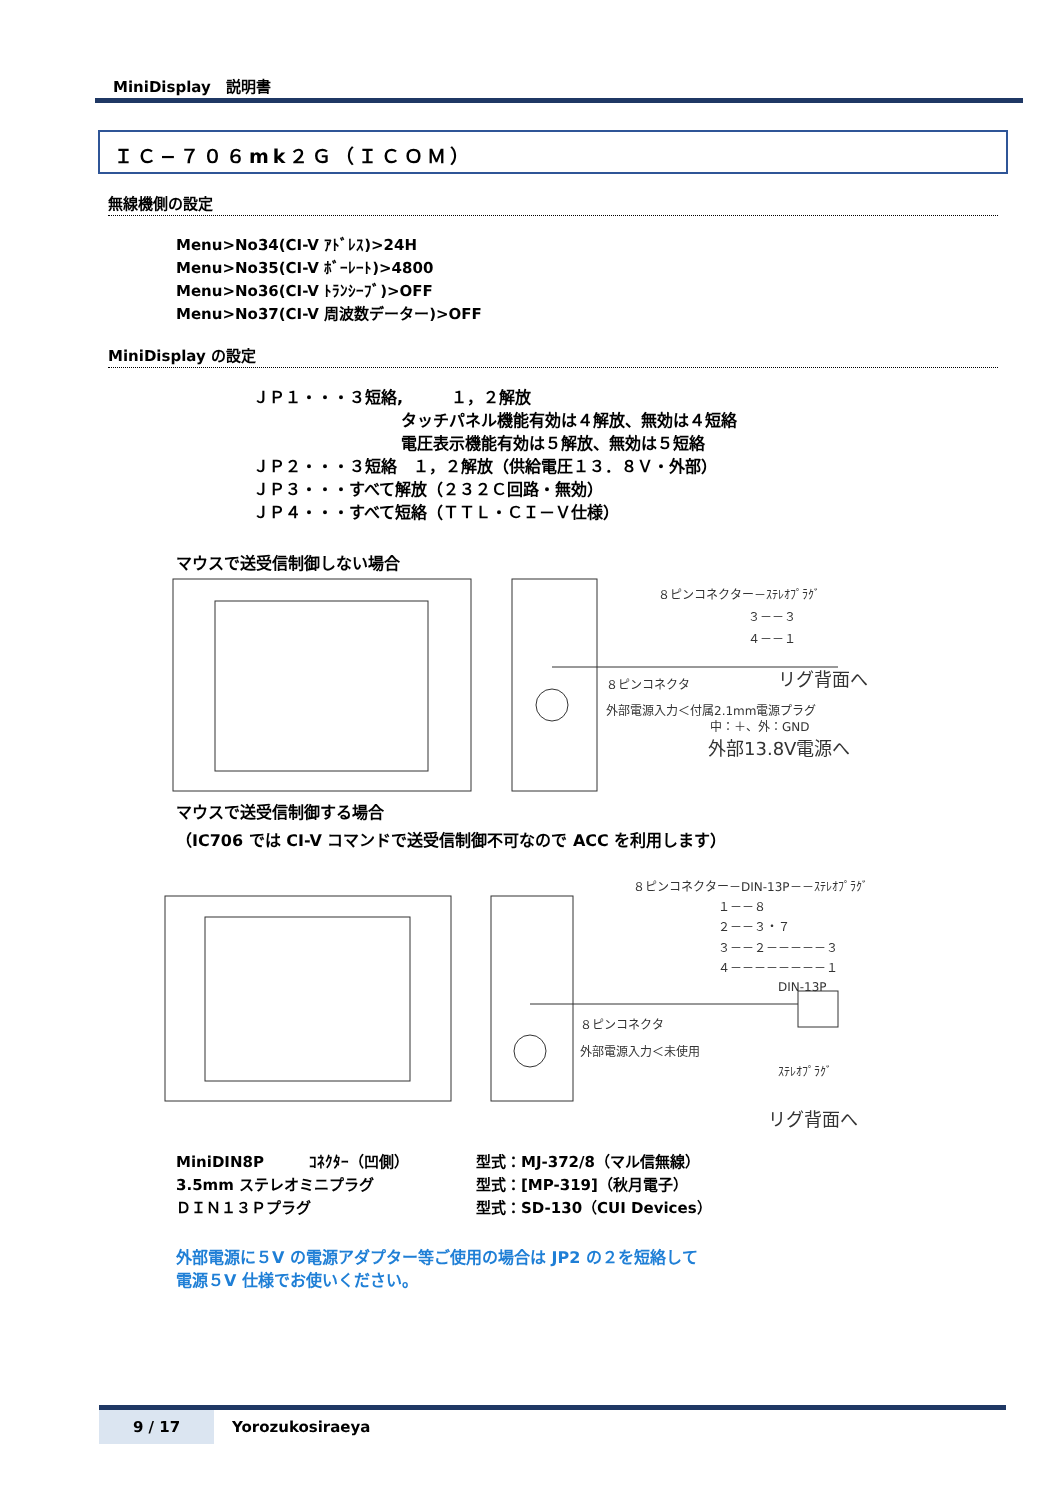MiniDisplay　説明書
ＩＣ−７０６mk２Ｇ（ＩＣＯＭ）
無線機側の設定
Menu>No34(CI-V ｱﾄﾞﾚｽ)>24H
Menu>No35(CI-V ﾎﾞｰﾚｰﾄ)>4800
Menu>No36(CI-V ﾄﾗﾝｼｰﾌﾞ)>OFF
Menu>No37(CI-V 周波数データー)>OFF
MiniDisplay の設定
ＪＰ１・・・３短絡,　　　１，２解放
タッチパネル機能有効は４解放、無効は４短絡
電圧表示機能有効は５解放、無効は５短絡
ＪＰ２・・・３短絡　１，２解放（供給電圧１３．８Ｖ・外部）
ＪＰ３・・・すべて解放（２３２Ｃ回路・無効）
ＪＰ４・・・すべて短絡（ＴＴＬ・ＣＩ－Ｖ仕様）
マウスで送受信制御しない場合
８ピンコネクター－ｽﾃﾚｵﾌﾟﾗｸﾞ
３－－３
４－－１
リグ背面へ
８ピンコネクタ
外部電源入力＜付属2.1mm電源プラグ
中：＋、外：GND
外部13.8V電源へ
マウスで送受信制御する場合
（IC706 では CI-V コマンドで送受信制御不可なので ACC を利用します）
８ピンコネクター－DIN-13P－－ｽﾃﾚｵﾌﾟﾗｸﾞ
１－－８
２－－３・７
３－－２－－－－－３
４－－－－－－－－１
DIN-13P
８ピンコネクタ
外部電源入力＜未使用
ｽﾃﾚｵﾌﾟﾗｸﾞ
リグ背面へ
MiniDIN8P　　　ｺﾈｸﾀｰ（凹側） 型式：MJ-372/8（マル信無線）
3.5mm ステレオミニプラグ 型式：[MP-319]（秋月電子）
ＤＩＮ１３Ｐプラグ 型式：SD-130（CUI Devices）
外部電源に５V の電源アダプター等ご使用の場合は JP2 の２を短絡して
電源５V 仕様でお使いください。
9 / 17 Yorozukosiraeya